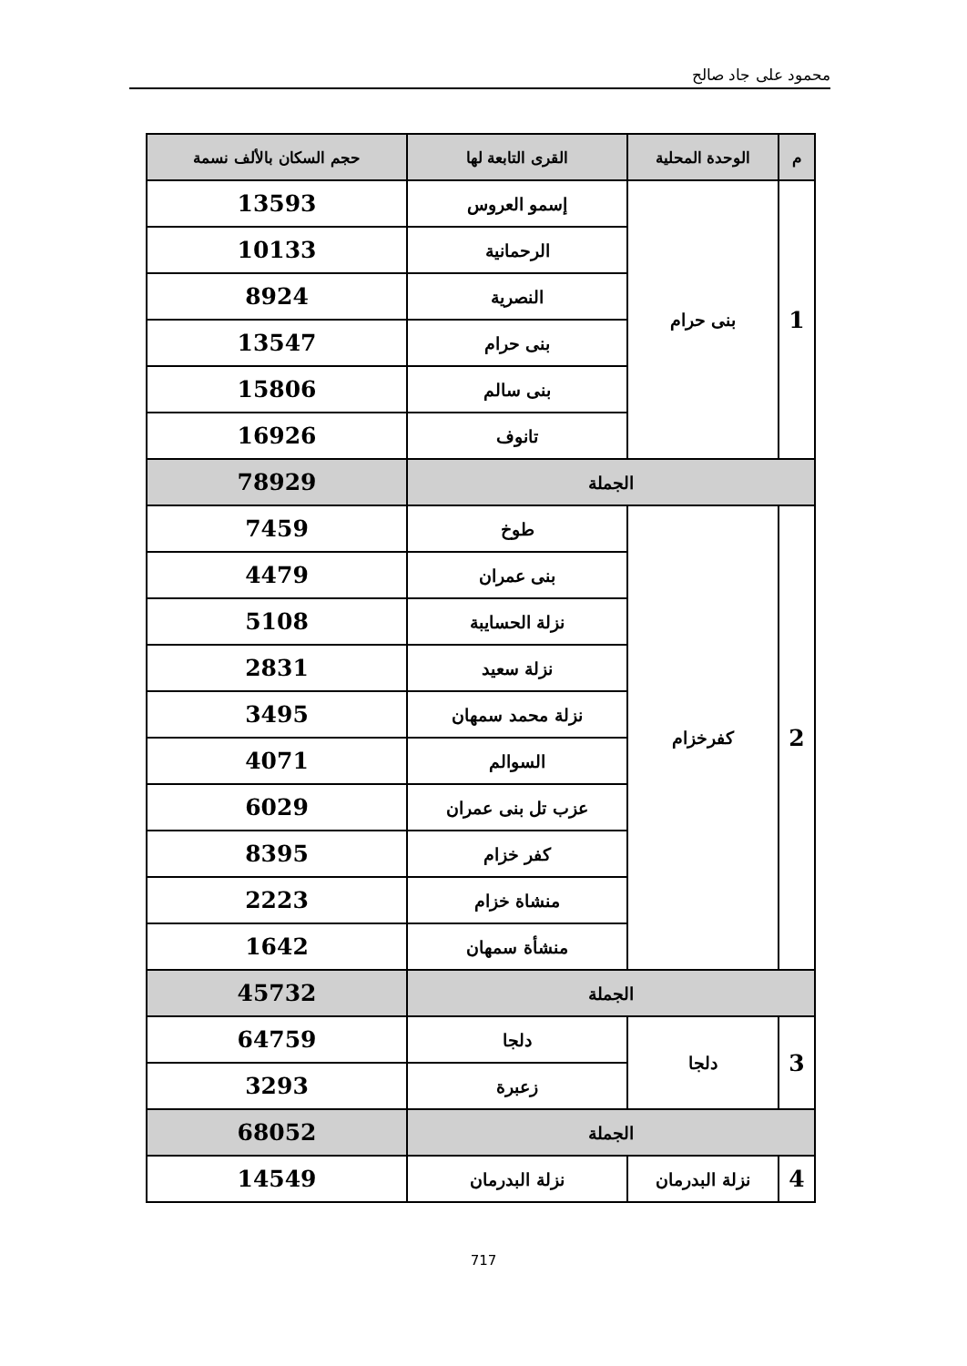محمود على جاد صالح
| م | الوحدة المحلية | القرى التابعة لها | حجم السكان بالألف نسمة |
| --- | --- | --- | --- |
| 1 | بنى حرام | إسمو العروس | 13593 |
| | | الرحمانية | 10133 |
| | | النصرية | 8924 |
| | | بنى حرام | 13547 |
| | | بنى سالم | 15806 |
| | | تانوف | 16926 |
| الجملة | | | 78929 |
| 2 | كفرخزام | طوخ | 7459 |
| | | بنى عمران | 4479 |
| | | نزلة الحسايبة | 5108 |
| | | نزلة سعيد | 2831 |
| | | نزلة محمد سمهان | 3495 |
| | | السوالم | 4071 |
| | | عزب تل بنى عمران | 6029 |
| | | كفر خزام | 8395 |
| | | منشاة خزام | 2223 |
| | | منشأة سمهان | 1642 |
| الجملة | | | 45732 |
| 3 | دلجا | دلجا | 64759 |
| | | زعبرة | 3293 |
| الجملة | | | 68052 |
| 4 | نزلة البدرمان | نزلة البدرمان | 14549 |
717